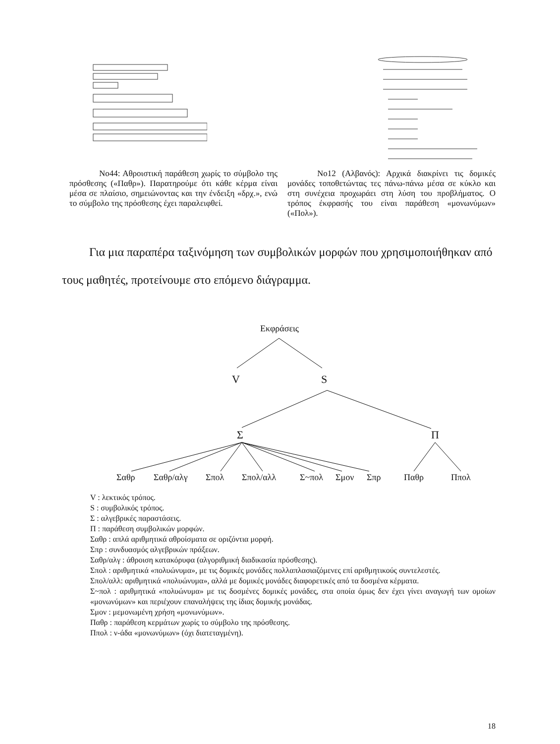Νο44: Αθροιστική παράθεση χωρίς το σύμβολο της πρόσθεσης («Παθρ»). Παρατηρούμε ότι κάθε κέρμα είναι μέσα σε πλαίσιο, σημειώνοντας και την ένδειξη «δρχ.», ενώ το σύμβολο της πρόσθεσης έχει παραλειφθεί.
Νο12 (Αλβανός): Αρχικά διακρίνει τις δομικές μονάδες τοποθετώντας τες πάνω-πάνω μέσα σε κύκλο και στη συνέχεια προχωράει στη λύση του προβλήματος. Ο τρόπος έκφρασής του είναι παράθεση «μονωνύμων» («Πολ»).
Για μια παραπέρα ταξινόμηση των συμβολικών μορφών που χρησιμοποιήθηκαν από τους μαθητές, προτείνουμε στο επόμενο διάγραμμα.
Εκφράσεις
V S
Σ Π
Σαθρ Σαθρ/αλγ Σπολ Σπολ/αλλ Σ~πολ Σμον Σπρ Παθρ Ππολ
V : λεκτικός τρόπος.
S : συμβολικός τρόπος.
Σ : αλγεβρικές παραστάσεις.
Π : παράθεση συμβολικών μορφών.
Σαθρ : απλά αριθμητικά αθροίσματα σε οριζόντια μορφή.
Σπρ : συνδυασμός αλγεβρικών πράξεων.
Σαθρ/αλγ : άθροιση κατακόρυφα (αλγοριθμική διαδικασία πρόσθεσης).
Σπολ : αριθμητικά «πολυώνυμα», με τις δομικές μονάδες πολλαπλασιαζόμενες επί αριθμητικούς συντελεστές.
Σπολ/αλλ: αριθμητικά «πολυώνυμα», αλλά με δομικές μονάδες διαφορετικές από τα δοσμένα κέρματα.
Σ~πολ : αριθμητικά «πολυώνυμα» με τις δοσμένες δομικές μονάδες, στα οποία όμως δεν έχει γίνει αναγωγή των ομοίων «μονωνύμων» και περιέχουν επαναλήψεις της ίδιας δομικής μονάδας.
Σμον : μεμονωμένη χρήση «μονωνύμων».
Παθρ : παράθεση κερμάτων χωρίς το σύμβολο της πρόσθεσης.
Ππολ : ν-άδα «μονωνύμων» (όχι διατεταγμένη).
18